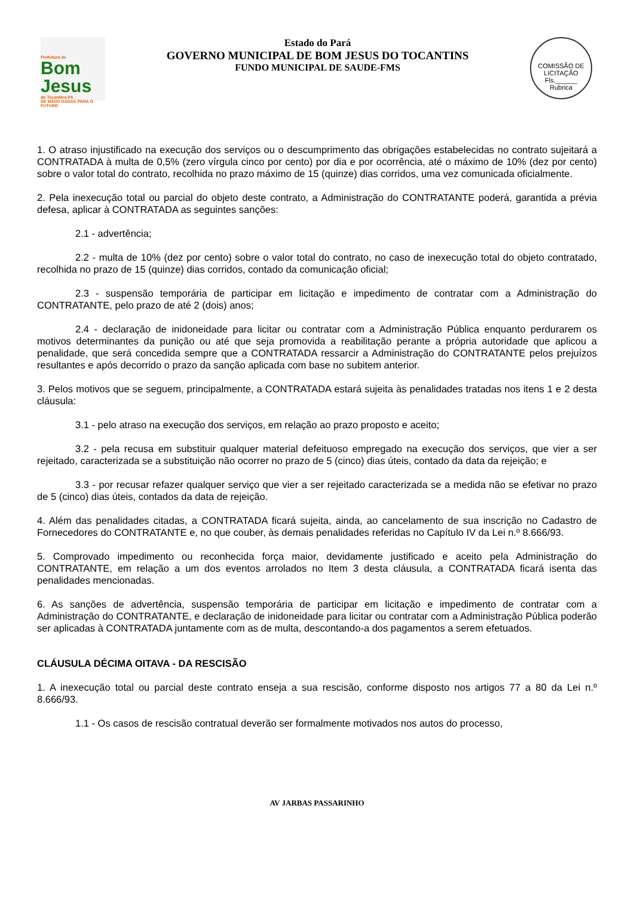Prefeitura de
Bom Jesus
do Tocantins-PA
DE MÃOS DADAS PARA O FUTURO
Estado do Pará
GOVERNO MUNICIPAL DE BOM JESUS DO TOCANTINS
FUNDO MUNICIPAL DE SAUDE-FMS
COMISSÃO DE LICITAÇÃO
Fls.______
Rubrica
1. O atraso injustificado na execução dos serviços ou o descumprimento das obrigações estabelecidas no contrato sujeitará a CONTRATADA à multa de 0,5% (zero vírgula cinco por cento) por dia e por ocorrência, até o máximo de 10% (dez por cento) sobre o valor total do contrato, recolhida no prazo máximo de 15 (quinze) dias corridos, uma vez comunicada oficialmente.
2. Pela inexecução total ou parcial do objeto deste contrato, a Administração do CONTRATANTE poderá, garantida a prévia defesa, aplicar à CONTRATADA as seguintes sanções:
2.1 - advertência;
2.2 - multa de 10% (dez por cento) sobre o valor total do contrato, no caso de inexecução total do objeto contratado, recolhida no prazo de 15 (quinze) dias corridos, contado da comunicação oficial;
2.3 - suspensão temporária de participar em licitação e impedimento de contratar com a Administração do CONTRATANTE, pelo prazo de até 2 (dois) anos;
2.4 - declaração de inidoneidade para licitar ou contratar com a Administração Pública enquanto perdurarem os motivos determinantes da punição ou até que seja promovida a reabilitação perante a própria autoridade que aplicou a penalidade, que será concedida sempre que a CONTRATADA ressarcir a Administração do CONTRATANTE pelos prejuízos resultantes e após decorrido o prazo da sanção aplicada com base no subitem anterior.
3. Pelos motivos que se seguem, principalmente, a CONTRATADA estará sujeita às penalidades tratadas nos itens 1 e 2 desta cláusula:
3.1 - pelo atraso na execução dos serviços, em relação ao prazo proposto e aceito;
3.2 - pela recusa em substituir qualquer material defeituoso empregado na execução dos serviços, que vier a ser rejeitado, caracterizada se a substituição não ocorrer no prazo de 5 (cinco) dias úteis, contado da data da rejeição; e
3.3 - por recusar refazer qualquer serviço que vier a ser rejeitado caracterizada se a medida não se efetivar no prazo de 5 (cinco) dias úteis, contados da data de rejeição.
4. Além das penalidades citadas, a CONTRATADA ficará sujeita, ainda, ao cancelamento de sua inscrição no Cadastro de Fornecedores do CONTRATANTE e, no que couber, às demais penalidades referidas no Capítulo IV da Lei n.º 8.666/93.
5. Comprovado impedimento ou reconhecida força maior, devidamente justificado e aceito pela Administração do CONTRATANTE, em relação a um dos eventos arrolados no Item 3 desta cláusula, a CONTRATADA ficará isenta das penalidades mencionadas.
6. As sanções de advertência, suspensão temporária de participar em licitação e impedimento de contratar com a Administração do CONTRATANTE, e declaração de inidoneidade para licitar ou contratar com a Administração Pública poderão ser aplicadas à CONTRATADA juntamente com as de multa, descontando-a dos pagamentos a serem efetuados.
CLÁUSULA DÉCIMA OITAVA - DA RESCISÃO
1. A inexecução total ou parcial deste contrato enseja a sua rescisão, conforme disposto nos artigos 77 a 80 da Lei n.º 8.666/93.
1.1 - Os casos de rescisão contratual deverão ser formalmente motivados nos autos do processo,
AV JARBAS PASSARINHO